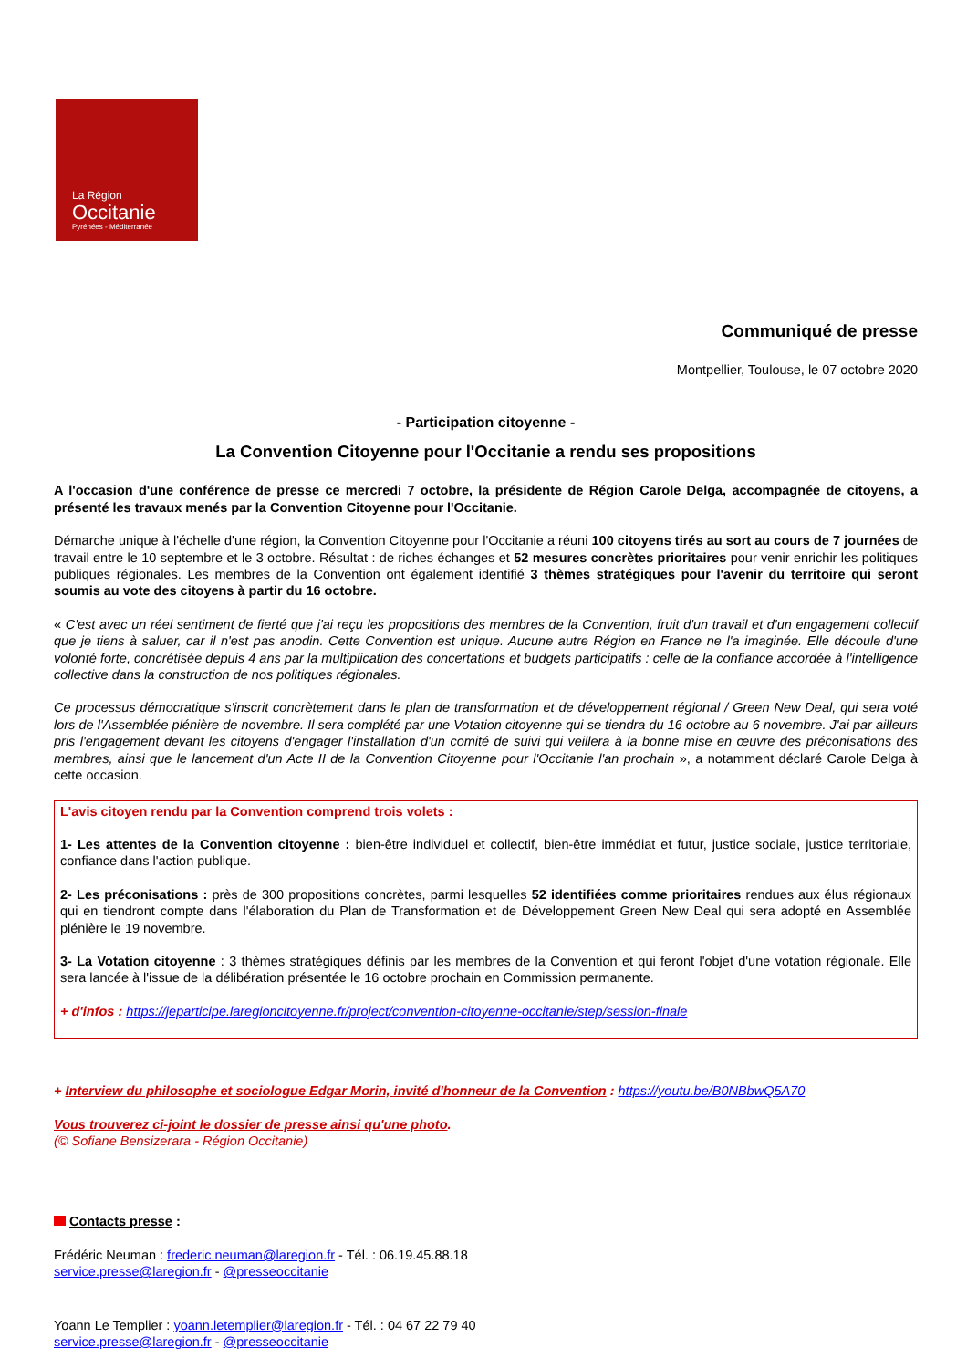La Région
Occitanie
Pyrénées - Méditerranée
Communiqué de presse
Montpellier, Toulouse, le 07 octobre 2020
- Participation citoyenne -
La Convention Citoyenne pour l'Occitanie a rendu ses propositions
A l'occasion d'une conférence de presse ce mercredi 7 octobre, la présidente de Région Carole Delga, accompagnée de citoyens, a présenté les travaux menés par la Convention Citoyenne pour l'Occitanie.
Démarche unique à l'échelle d'une région, la Convention Citoyenne pour l'Occitanie a réuni 100 citoyens tirés au sort au cours de 7 journées de travail entre le 10 septembre et le 3 octobre. Résultat : de riches échanges et 52 mesures concrètes prioritaires pour venir enrichir les politiques publiques régionales. Les membres de la Convention ont également identifié 3 thèmes stratégiques pour l'avenir du territoire qui seront soumis au vote des citoyens à partir du 16 octobre.
« C'est avec un réel sentiment de fierté que j'ai reçu les propositions des membres de la Convention, fruit d'un travail et d'un engagement collectif que je tiens à saluer, car il n'est pas anodin. Cette Convention est unique. Aucune autre Région en France ne l'a imaginée. Elle découle d'une volonté forte, concrétisée depuis 4 ans par la multiplication des concertations et budgets participatifs : celle de la confiance accordée à l'intelligence collective dans la construction de nos politiques régionales.
Ce processus démocratique s'inscrit concrètement dans le plan de transformation et de développement régional / Green New Deal, qui sera voté lors de l'Assemblée plénière de novembre. Il sera complété par une Votation citoyenne qui se tiendra du 16 octobre au 6 novembre. J'ai par ailleurs pris l'engagement devant les citoyens d'engager l'installation d'un comité de suivi qui veillera à la bonne mise en œuvre des préconisations des membres, ainsi que le lancement d'un Acte II de la Convention Citoyenne pour l'Occitanie l'an prochain », a notamment déclaré Carole Delga à cette occasion.
L'avis citoyen rendu par la Convention comprend trois volets :
1- Les attentes de la Convention citoyenne : bien-être individuel et collectif, bien-être immédiat et futur, justice sociale, justice territoriale, confiance dans l'action publique.
2- Les préconisations : près de 300 propositions concrètes, parmi lesquelles 52 identifiées comme prioritaires rendues aux élus régionaux qui en tiendront compte dans l'élaboration du Plan de Transformation et de Développement Green New Deal qui sera adopté en Assemblée plénière le 19 novembre.
3- La Votation citoyenne : 3 thèmes stratégiques définis par les membres de la Convention et qui feront l'objet d'une votation régionale. Elle sera lancée à l'issue de la délibération présentée le 16 octobre prochain en Commission permanente.
+ d'infos : https://jeparticipe.laregioncitoyenne.fr/project/convention-citoyenne-occitanie/step/session-finale
+ Interview du philosophe et sociologue Edgar Morin, invité d'honneur de la Convention : https://youtu.be/B0NBbwQ5A70
Vous trouverez ci-joint le dossier de presse ainsi qu'une photo.
(© Sofiane Bensizerara - Région Occitanie)
Contacts presse :
Frédéric Neuman : frederic.neuman@laregion.fr - Tél. : 06.19.45.88.18
service.presse@laregion.fr - @presseoccitanie
Yoann Le Templier : yoann.letemplier@laregion.fr - Tél. : 04 67 22 79 40
service.presse@laregion.fr - @presseoccitanie